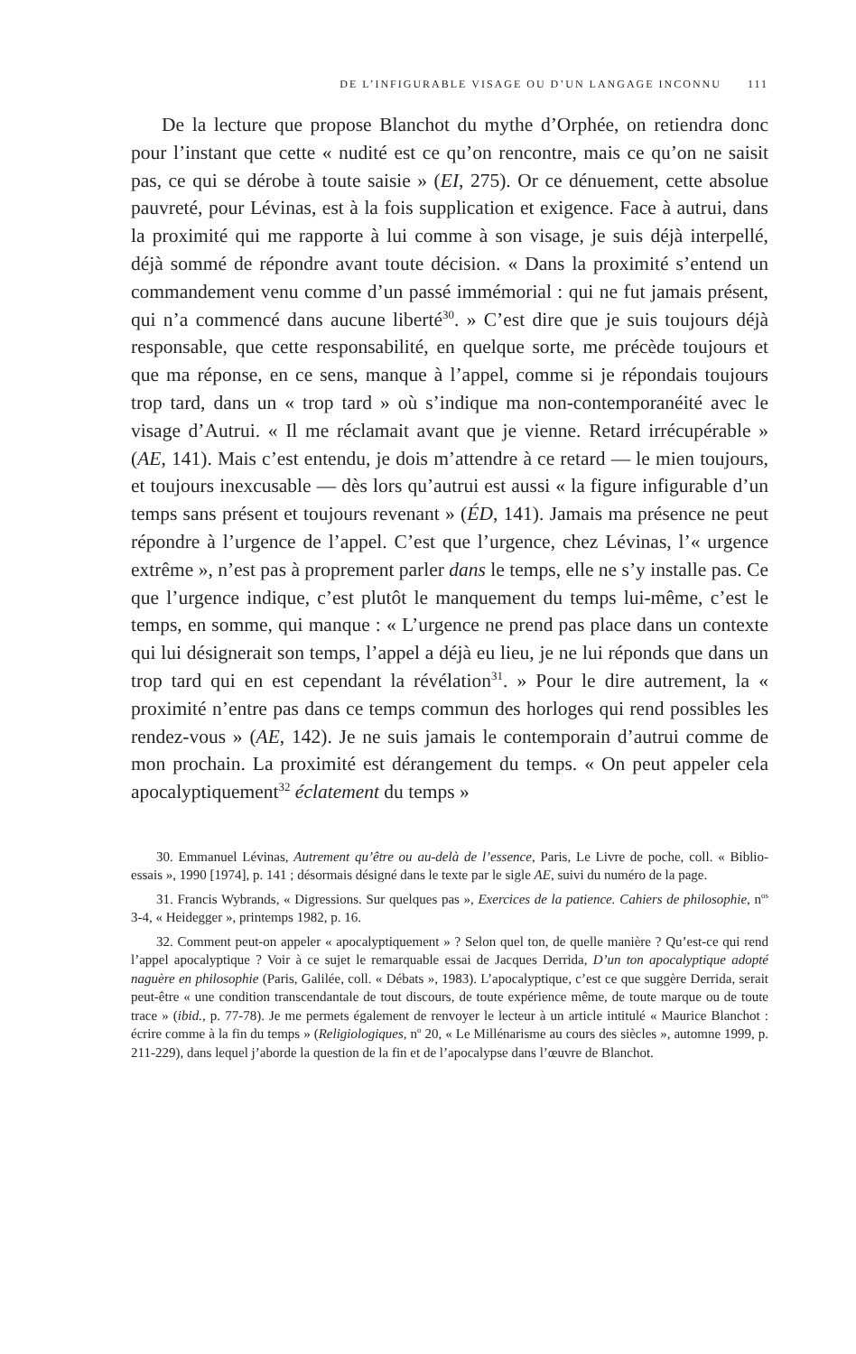DE L’INFIGURABLE VISAGE OU D’UN LANGAGE INCONNU 111
De la lecture que propose Blanchot du mythe d’Orphée, on retiendra donc pour l’instant que cette « nudité est ce qu’on rencontre, mais ce qu’on ne saisit pas, ce qui se dérobe à toute saisie » (EI, 275). Or ce dénuement, cette absolue pauvreté, pour Lévinas, est à la fois supplication et exigence. Face à autrui, dans la proximité qui me rapporte à lui comme à son visage, je suis déjà interpellé, déjà sommé de répondre avant toute décision. « Dans la proximité s’entend un commandement venu comme d’un passé immémorial : qui ne fut jamais présent, qui n’a commencé dans aucune liberté<sup>30</sup>. » C’est dire que je suis toujours déjà responsable, que cette responsabilité, en quelque sorte, me précède toujours et que ma réponse, en ce sens, manque à l’appel, comme si je répondais toujours trop tard, dans un « trop tard » où s’indique ma non-contemporanéité avec le visage d’Autrui. « Il me réclamait avant que je vienne. Retard irrécupérable » (AE, 141). Mais c’est entendu, je dois m’attendre à ce retard — le mien toujours, et toujours inexcusable — dès lors qu’autrui est aussi « la figure infigurable d’un temps sans présent et toujours revenant » (ÉD, 141). Jamais ma présence ne peut répondre à l’urgence de l’appel. C’est que l’urgence, chez Lévinas, l’« urgence extrême », n’est pas à proprement parler dans le temps, elle ne s’y installe pas. Ce que l’urgence indique, c’est plutôt le manquement du temps lui-même, c’est le temps, en somme, qui manque : « L’urgence ne prend pas place dans un contexte qui lui désignerait son temps, l’appel a déjà eu lieu, je ne lui réponds que dans un trop tard qui en est cependant la révélation<sup>31</sup>. » Pour le dire autrement, la « proximité n’entre pas dans ce temps commun des horloges qui rend possibles les rendez-vous » (AE, 142). Je ne suis jamais le contemporain d’autrui comme de mon prochain. La proximité est dérangement du temps. « On peut appeler cela apocalyptiquement<sup>32</sup> éclatement du temps »
30. Emmanuel Lévinas, Autrement qu’être ou au-delà de l’essence, Paris, Le Livre de poche, coll. « Biblio-essais », 1990 [1974], p. 141 ; désormais désigné dans le texte par le sigle AE, suivi du numéro de la page.
31. Francis Wybrands, « Digressions. Sur quelques pas », Exercices de la patience. Cahiers de philosophie, n<sup>os</sup> 3-4, « Heidegger », printemps 1982, p. 16.
32. Comment peut-on appeler « apocalyptiquement » ? Selon quel ton, de quelle manière ? Qu’est-ce qui rend l’appel apocalyptique ? Voir à ce sujet le remarquable essai de Jacques Derrida, D’un ton apocalyptique adopté naguère en philosophie (Paris, Galilée, coll. « Débats », 1983). L’apocalyptique, c’est ce que suggère Derrida, serait peut-être « une condition transcendantale de tout discours, de toute expérience même, de toute marque ou de toute trace » (ibid., p. 77-78). Je me permets également de renvoyer le lecteur à un article intitulé « Maurice Blanchot : écrire comme à la fin du temps » (Religiologiques, n<sup>o</sup> 20, « Le Millénarisme au cours des siècles », automne 1999, p. 211-229), dans lequel j’aborde la question de la fin et de l’apocalypse dans l’œuvre de Blanchot.